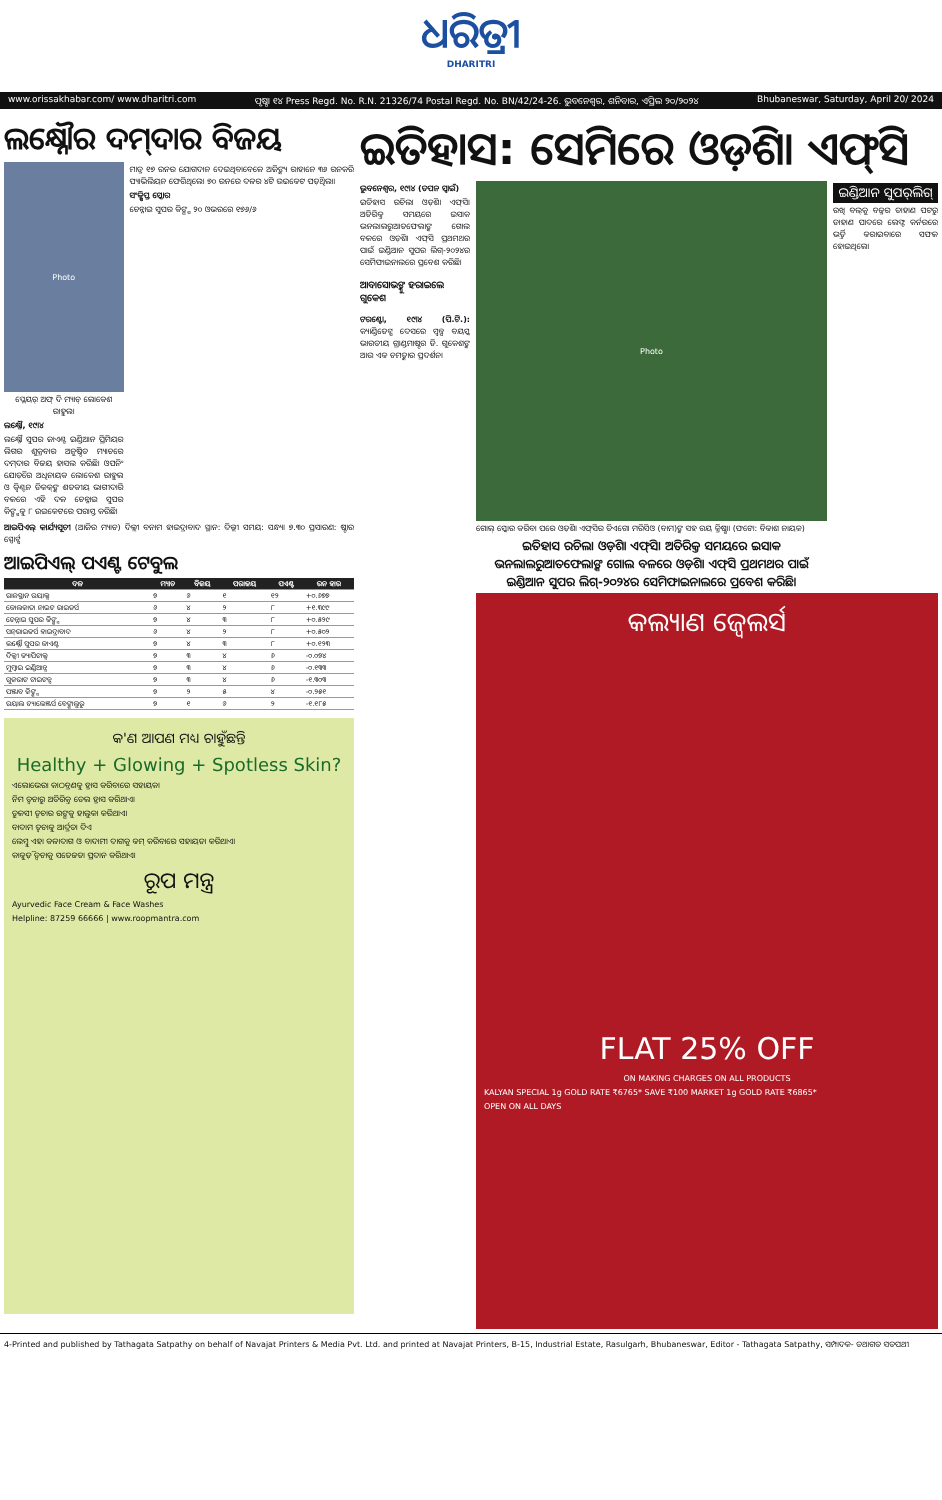ଧରିତ୍ରୀ
DHARITRI
www.orissakhabar.com/ www.dharitri.com ପୃଷ୍ଠା ୧୪ Press Regd. No. R.N. 21326/74 Postal Regd. No. BN/42/24-26. ଭୁବନେଶ୍ୱର, ଶନିବାର, ଏପ୍ରିଲ ୨୦/୨୦୨୪ Bhubaneswar, Saturday, April 20/ 2024
ଲକ୍ଷ୍ନୌର ଦମ୍‌ଦାର ବିଜୟ
Photo
ପ୍ଲେୟର୍ ଅଫ୍ ଦି ମ୍ୟାଚ୍ ଲୋକେଶ ରାହୁଲ।
ଲକ୍ଷ୍ନୌ, ୧୯।୪
ଲକ୍ଷ୍ନୌ ସୁପର ଜାଏଣ୍ଟ ଇଣ୍ଡିଆନ ପ୍ରିମିୟର ଲିଗର ଶୁକ୍ରବାର ଅନୁଷ୍ଠିତ ମ୍ୟାଚରେ ଦମ୍‌ଦାର ବିଜୟ ହାସଲ କରିଛି। ଓପନିଂ ଯୋଡ଼ିରେ ଅଧିନାୟକ ଲୋକେଶ ରାହୁଲ ଓ କ୍ୱିଣ୍ଟନ ଡିକକ୍‌ଙ୍କ ଶତକୀୟ ଭାଗୀଦାରି ବଳରେ ଏହି ଦଳ ଚେନ୍ନାଇ ସୁପର କିଙ୍ଗ୍ସକୁ ୮ ଉଇକେଟରେ ପରାସ୍ତ କରିଛି।
ମାତ୍ର ୧୭ ରନର ଯୋଗଦାନ ଦେଇଥିବାବେଳେ ଅଜିଙ୍କ୍ୟ ରାହାନେ ୩୬ ରନକରି ପ୍ୟାଭିଲିୟନ ଫେରିଥିଲେ। ୭୦ ରନରେ ଦଳର ୪ଟି ଉଇକେଟ ପଡ଼ିଥିଲା।
ସଂକ୍ଷିପ୍ତ ସ୍କୋର
ଚେନ୍ନାଇ ସୁପର କିଙ୍ଗ୍ସ ୨୦ ଓଭରରେ ୧୭୬/୬
ଆଇପିଏଲ୍ କାର୍ଯ୍ୟସୂଚୀ (ଆଜିର ମ୍ୟାଚ) ଦିଲ୍ଲୀ ବନାମ ହାଇଦ୍ରାବାଦ ସ୍ଥାନ: ଦିଲ୍ଲୀ ସମୟ: ସନ୍ଧ୍ୟା ୭.୩୦ ପ୍ରସାରଣ: ଷ୍ଟାର ସ୍ପୋର୍ଟ୍ସ
ଆଇପିଏଲ୍ ପଏଣ୍ଟ ଟେବୁଲ
| ଦଳ | ମ୍ୟାଚ | ବିଜୟ | ପରାଜୟ | ପଏଣ୍ଟ | ରନ ହାର |
| --- | --- | --- | --- | --- | --- |
| ରାଜସ୍ଥାନ ରୟାଲ୍ସ | ୭ | ୬ | ୧ | ୧୨ | +୦.୬୭୭ |
| କୋଲକାତା ନାଇଟ ରାଇଡର୍ସ | ୬ | ୪ | ୨ | ୮ | +୧.୩୯୯ |
| ଚେନ୍ନାଇ ସୁପର କିଙ୍ଗ୍ସ | ୭ | ୪ | ୩ | ୮ | +୦.୫୨୯ |
| ସନ୍‌ରାଇଜର୍ସ ହାଇଦ୍ରାବାଦ | ୬ | ୪ | ୨ | ୮ | +୦.୫୦୨ |
| ଲକ୍ଷ୍ନୌ ସୁପର ଜାଏଣ୍ଟ | ୭ | ୪ | ୩ | ୮ | +୦.୧୨୩ |
| ଦିଲ୍ଲୀ କ୍ୟାପିଟାଲ୍ସ | ୭ | ୩ | ୪ | ୬ | -୦.୦୭୪ |
| ମୁମ୍ବାଇ ଇଣ୍ଡିଆନ୍ସ | ୭ | ୩ | ୪ | ୬ | -୦.୧୩୩ |
| ଗୁଜରାଟ ଟାଇଟନ୍ସ | ୭ | ୩ | ୪ | ୬ | -୧.୩୦୩ |
| ପଞ୍ଜାବ କିଙ୍ଗ୍ସ | ୭ | ୨ | ୫ | ୪ | -୦.୨୫୧ |
| ରୟାଲ ଚ୍ୟାଲେଞ୍ଜର୍ସ ବେଙ୍ଗାଲୁରୁ | ୭ | ୧ | ୬ | ୨ | -୧.୧୮୫ |
କ'ଣ ଆପଣ ମଧ୍ୟ ଚାହୁଁଛନ୍ତି
Healthy + Glowing + Spotless Skin?
ଏଲୋଭେରା କାଠବ୍ରଣକୁ ହ୍ରାସ କରିବାରେ ସହାୟକ।
ନିମ ତ୍ୱଚାରୁ ଅତିରିକ୍ତ ତେଲ ହ୍ରାସ କରିଥାଏ।
ତୁଳସୀ ତ୍ୱଚାର ରଙ୍ଗକୁ ହାଲୁକା କରିଥାଏ।
ବାଦାମ ତ୍ୱଚାକୁ ଆର୍ଦ୍ରତା ଦିଏ
ଲେମ୍ବୁ ଏହା କଳାଦାଗ ଓ ବାଦାମୀ ଦାଗକୁ କମ୍ କରିବାରେ ସହାୟତା କରିଥାଏ।
କାକୁଡ଼ି ତ୍ୱଚାକୁ ସତେଜତା ପ୍ରଦାନ କରିଥାଏ।
ରୂପ ମନ୍ତ୍ର
Ayurvedic Face Cream & Face Washes
Helpline: 87259 66666 | www.roopmantra.com
ଇତିହାସ: ସେମିରେ ଓଡ଼ିଶା ଏଫ୍‌ସି
ଭୁବନେଶ୍ୱର, ୧୯।୪ (ତପନ ସ୍ୱାଇଁ)
ଇତିହାସ ରଚିଲା ଓଡ଼ିଶା ଏଫ୍‌ସି। ଅତିରିକ୍ତ ସମୟରେ ଇସାକ ଭନଲାଲରୁଆତଫେଲାଙ୍କ ଗୋଲ ବଳରେ ଓଡ଼ିଶା ଏଫ୍‌ସି ପ୍ରଥମଥର ପାଇଁ ଇଣ୍ଡିଆନ ସୁପର ଲିଗ୍-୨୦୨୪ର ସେମିଫାଇନାଲରେ ପ୍ରବେଶ କରିଛି।
ଆବାସୋଭଙ୍କୁ ହରାଇଲେ ଗୁକେଶ
ଟରଣ୍ଟୋ, ୧୯।୪ (ପି.ଟି.): କ୍ୟାଣ୍ଡିଡେଟ୍ସ ଦେସରେ ସ୍ୱଳ୍ପ ବୟସ୍କ ଭାରତୀୟ ଗ୍ରାଣ୍ଡମାଷ୍ଟର ଡି. ଗୁକେଶଙ୍କ ଆଉ ଏକ ଚମତ୍କାର ପ୍ରଦର୍ଶନ।
Photo
ଗୋଲ୍ ସ୍କୋର କରିବା ପରେ ଓଡ଼ିଶା ଏଫ୍‌ସିର ଡିଏଗୋ ମରିସିଓ (ବାମ)ଙ୍କ ସହ ରୟ କ୍ରିଷ୍ଣା। (ଫଟୋ: ବିକାଶ ନାୟକ)
ଇତିହାସ ରଚିଲା ଓଡ଼ିଶା ଏଫ୍‌ସି। ଅତିରିକ୍ତ ସମୟରେ ଇସାକ ଭନଲାଲରୁଆତଫେଲାଙ୍କ ଗୋଲ ବଳରେ ଓଡ଼ିଶା ଏଫ୍‌ସି ପ୍ରଥମଥର ପାଇଁ ଇଣ୍ଡିଆନ ସୁପର ଲିଗ୍-୨୦୨୪ର ସେମିଫାଇନାଲରେ ପ୍ରବେଶ କରିଛି।
ଇଣ୍ଡିଆନ ସୁପର୍‌ଲିଗ୍
ରଖି ବଲ୍‌କୁ ବଜ୍ରର ଡାହାଣ ପଟରୁ ଡାହାଣ ପାଦରେ ଲେଫ୍ଟ କର୍ନରରେ ଭର୍ତ୍ତି କରାଇବାରେ ସଫଳ ହୋଇଥିଲେ।
କଲ୍ୟାଣ ଜ୍ୱେଲର୍ସ
FLAT 25% OFF
ON MAKING CHARGES ON ALL PRODUCTS
KALYAN SPECIAL 1g GOLD RATE ₹6765* SAVE ₹100 MARKET 1g GOLD RATE ₹6865*
OPEN ON ALL DAYS
4-Printed and published by Tathagata Satpathy on behalf of Navajat Printers & Media Pvt. Ltd. and printed at Navajat Printers, B-15, Industrial Estate, Rasulgarh, Bhubaneswar, Editor - Tathagata Satpathy, ସମ୍ପାଦକ- ତଥାଗତ ସତପଥୀ